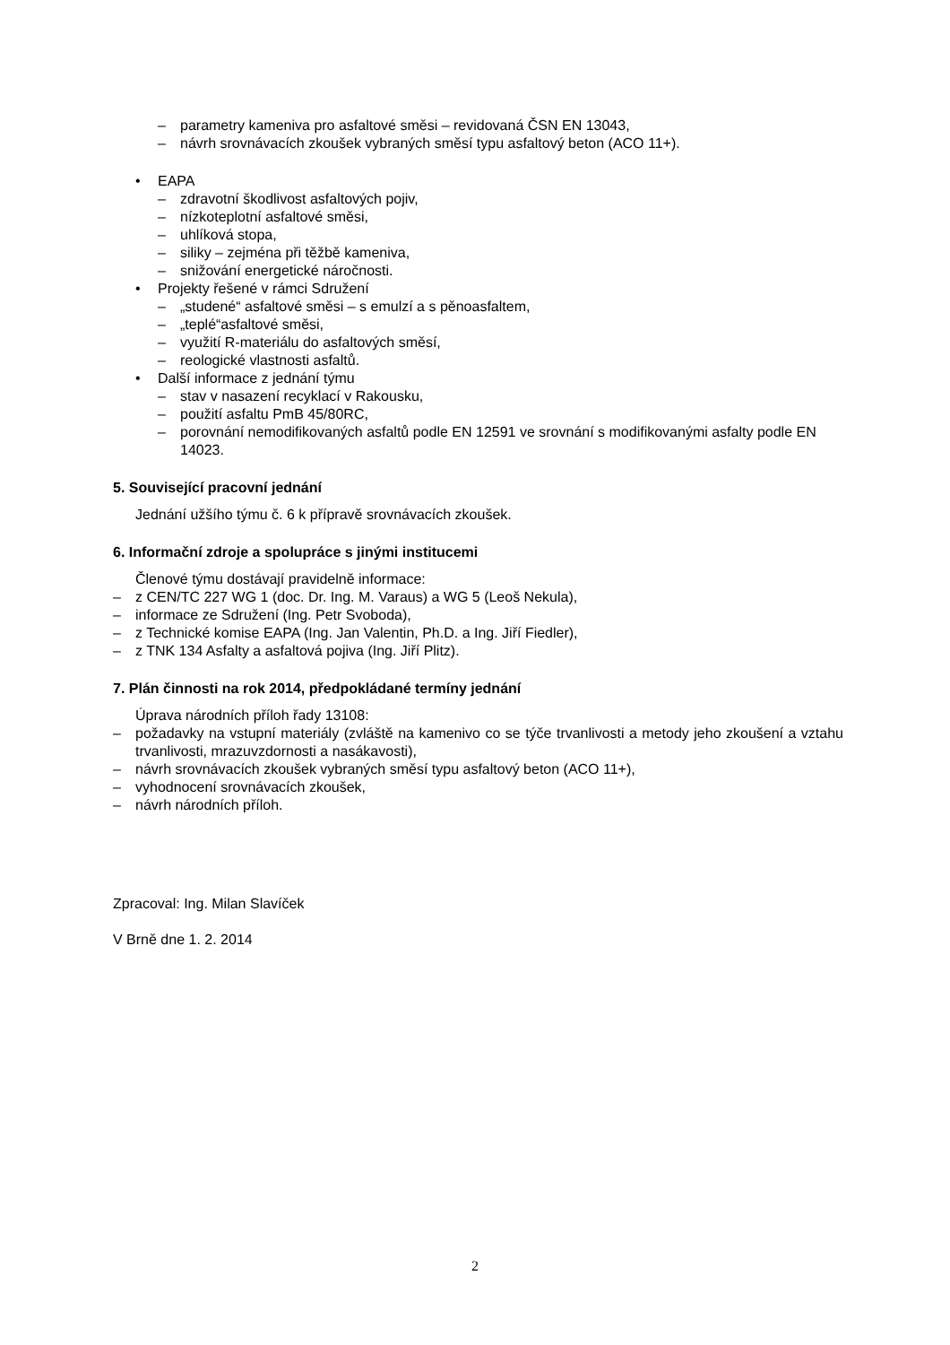– parametry kameniva pro asfaltové směsi – revidovaná ČSN EN 13043,
– návrh srovnávacích zkoušek vybraných směsí typu asfaltový beton (ACO 11+).
• EAPA
– zdravotní škodlivost asfaltových pojiv,
– nízkoteplotní asfaltové směsi,
– uhlíková stopa,
– siliky – zejména při těžbě kameniva,
– snižování energetické náročnosti.
• Projekty řešené v rámci Sdružení
– „studené“ asfaltové směsi – s emulzí a s pěnoasfaltem,
– „teplé“asfaltové směsi,
– využití R-materiálu do asfaltových směsí,
– reologické vlastnosti asfaltů.
• Další informace z jednání týmu
– stav v nasazení recyklací v Rakousku,
– použití asfaltu PmB 45/80RC,
– porovnání nemodifikovaných asfaltů podle EN 12591 ve srovnání s modifikovanými asfalty podle EN 14023.
5. Související pracovní jednání
Jednání užšího týmu č. 6 k přípravě srovnávacích zkoušek.
6. Informační zdroje a spolupráce s jinými institucemi
Členové týmu dostávají pravidelně informace:
– z CEN/TC 227 WG 1 (doc. Dr. Ing. M. Varaus) a WG 5 (Leoš Nekula),
– informace ze Sdružení (Ing. Petr Svoboda),
– z Technické komise EAPA (Ing. Jan Valentin, Ph.D. a Ing. Jiří Fiedler),
– z TNK 134 Asfalty a asfaltová pojiva (Ing. Jiří Plitz).
7. Plán činnosti na rok 2014, předpokládané termíny jednání
Úprava národních příloh řady 13108:
– požadavky na vstupní materiály (zvláště na kamenivo co se týče trvanlivosti a metody jeho zkoušení a vztahu trvanlivosti, mrazuvzdornosti a nasákavosti),
– návrh srovnávacích zkoušek vybraných směsí typu asfaltový beton (ACO 11+),
– vyhodnocení srovnávacích zkoušek,
– návrh národních příloh.
Zpracoval: Ing. Milan Slavíček
V Brně dne 1. 2. 2014
2